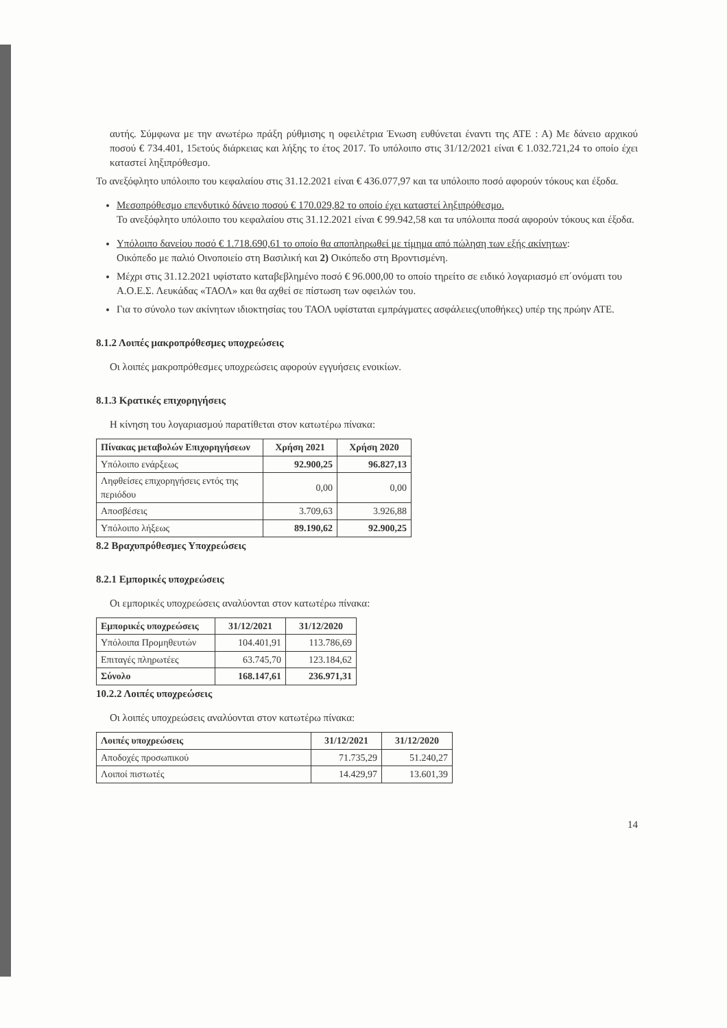αυτής. Σύμφωνα με την ανωτέρω πράξη ρύθμισης η οφειλέτρια Ένωση ευθύνεται έναντι της ΑΤΕ : Α) Με δάνειο αρχικού ποσού € 734.401, 15ετούς διάρκειας και λήξης το έτος 2017. Το υπόλοιπο στις 31/12/2021 είναι € 1.032.721,24 το οποίο έχει καταστεί ληξιπρόθεσμο.
Το ανεξόφλητο υπόλοιπο του κεφαλαίου στις 31.12.2021 είναι € 436.077,97 και τα υπόλοιπο ποσό αφορούν τόκους και έξοδα.
Μεσοπρόθεσμο επενδυτικό δάνειο ποσού € 170.029,82 το οποίο έχει καταστεί ληξιπρόθεσμο.
Το ανεξόφλητο υπόλοιπο του κεφαλαίου στις 31.12.2021 είναι € 99.942,58 και τα υπόλοιπα ποσά αφορούν τόκους και έξοδα.
Υπόλοιπο δανείου ποσό € 1.718.690,61 το οποίο θα αποπληρωθεί με τίμημα από πώληση των εξής ακίνητων:
Οικόπεδο με παλιό Οινοποιείο στη Βασιλική και 2) Οικόπεδο στη Βροντισμένη.
Μέχρι στις 31.12.2021 υφίστατο καταβεβλημένο ποσό € 96.000,00 το οποίο τηρείτο σε ειδικό λογαριασμό επ΄ονόματι του Α.Ο.Ε.Σ. Λευκάδας «ΤΑΟΛ» και θα αχθεί σε πίστωση των οφειλών του.
Για το σύνολο των ακίνητων ιδιοκτησίας του ΤΑΟΛ υφίσταται εμπράγματες ασφάλειες(υποθήκες) υπέρ της πρώην ΑΤΕ.
8.1.2 Λοιπές μακροπρόθεσμες υποχρεώσεις
Οι λοιπές μακροπρόθεσμες υποχρεώσεις αφορούν εγγυήσεις ενοικίων.
8.1.3 Κρατικές επιχορηγήσεις
Η κίνηση του λογαριασμού παρατίθεται στον κατωτέρω πίνακα:
| Πίνακας μεταβολών Επιχορηγήσεων | Χρήση 2021 | Χρήση 2020 |
| --- | --- | --- |
| Υπόλοιπο ενάρξεως | 92.900,25 | 96.827,13 |
| Ληφθείσες επιχορηγήσεις εντός της περιόδου | 0,00 | 0,00 |
| Αποσβέσεις | 3.709,63 | 3.926,88 |
| Υπόλοιπο λήξεως | 89.190,62 | 92.900,25 |
8.2 Βραχυπρόθεσμες Υποχρεώσεις
8.2.1 Εμπορικές υποχρεώσεις
Οι εμπορικές υποχρεώσεις αναλύονται στον κατωτέρω πίνακα:
| Εμπορικές υποχρεώσεις | 31/12/2021 | 31/12/2020 |
| --- | --- | --- |
| Υπόλοιπα Προμηθευτών | 104.401,91 | 113.786,69 |
| Επιταγές πληρωτέες | 63.745,70 | 123.184,62 |
| Σύνολο | 168.147,61 | 236.971,31 |
10.2.2 Λοιπές υποχρεώσεις
Οι λοιπές υποχρεώσεις αναλύονται στον κατωτέρω πίνακα:
| Λοιπές υποχρεώσεις | 31/12/2021 | 31/12/2020 |
| --- | --- | --- |
| Αποδοχές προσωπικού | 71.735,29 | 51.240,27 |
| Λοιποί πιστωτές | 14.429,97 | 13.601,39 |
14